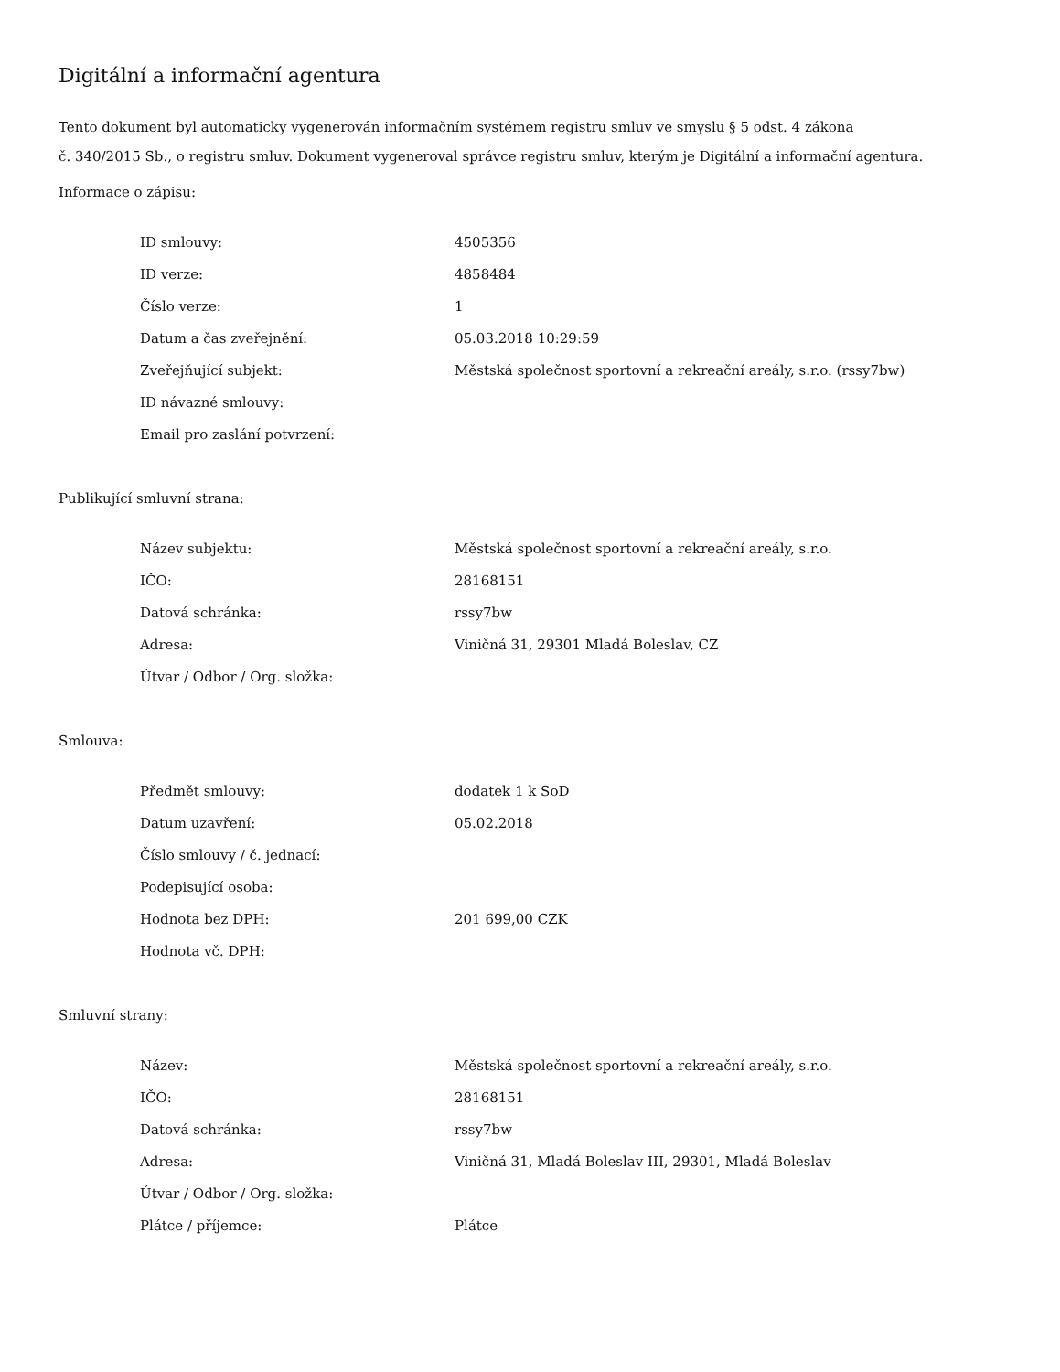Digitální a informační agentura
Tento dokument byl automaticky vygenerován informačním systémem registru smluv ve smyslu § 5 odst. 4 zákona
č. 340/2015 Sb., o registru smluv. Dokument vygeneroval správce registru smluv, kterým je Digitální a informační agentura.
Informace o zápisu:
| ID smlouvy: | 4505356 |
| ID verze: | 4858484 |
| Číslo verze: | 1 |
| Datum a čas zveřejnění: | 05.03.2018 10:29:59 |
| Zveřejňující subjekt: | Městská společnost sportovní a rekreační areály, s.r.o. (rssy7bw) |
| ID návazné smlouvy: | |
| Email pro zaslání potvrzení: | |
Publikující smluvní strana:
| Název subjektu: | Městská společnost sportovní a rekreační areály, s.r.o. |
| IČO: | 28168151 |
| Datová schránka: | rssy7bw |
| Adresa: | Viničná 31, 29301 Mladá Boleslav, CZ |
| Útvar / Odbor / Org. složka: | |
Smlouva:
| Předmět smlouvy: | dodatek 1 k SoD |
| Datum uzavření: | 05.02.2018 |
| Číslo smlouvy / č. jednací: | |
| Podepisující osoba: | |
| Hodnota bez DPH: | 201 699,00 CZK |
| Hodnota vč. DPH: | |
Smluvní strany:
| Název: | Městská společnost sportovní a rekreační areály, s.r.o. |
| IČO: | 28168151 |
| Datová schránka: | rssy7bw |
| Adresa: | Viničná 31, Mladá Boleslav III, 29301, Mladá Boleslav |
| Útvar / Odbor / Org. složka: | |
| Plátce / příjemce: | Plátce |